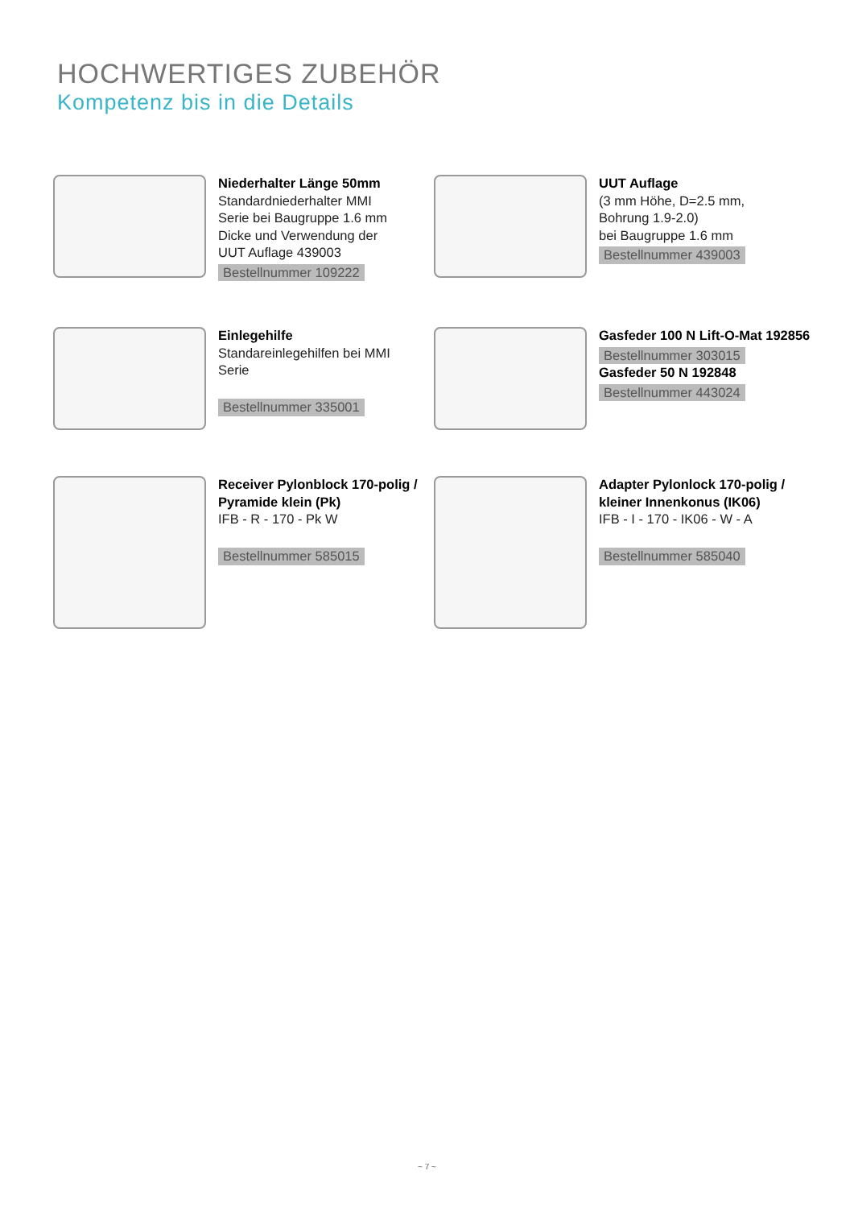HOCHWERTIGES ZUBEHÖR
Kompetenz bis in die Details
Niederhalter Länge 50mm
Standardniederhalter MMI
Serie bei Baugruppe 1.6 mm
Dicke und Verwendung der
UUT Auflage 439003
Bestellnummer 109222
UUT Auflage
(3 mm Höhe, D=2.5 mm,
Bohrung 1.9-2.0)
bei Baugruppe 1.6 mm
Bestellnummer 439003
Einlegehilfe
Standareinlegehilfen bei MMI
Serie
Bestellnummer 335001
Gasfeder 100 N Lift-O-Mat 192856
Bestellnummer 303015
Gasfeder 50 N 192848
Bestellnummer 443024
Receiver Pylonblock 170-polig /
Pyramide klein (Pk)
IFB - R - 170 - Pk W
Bestellnummer 585015
Adapter Pylonlock 170-polig /
kleiner Innenkonus (IK06)
IFB - I - 170 - IK06 - W - A
Bestellnummer 585040
~ 7 ~